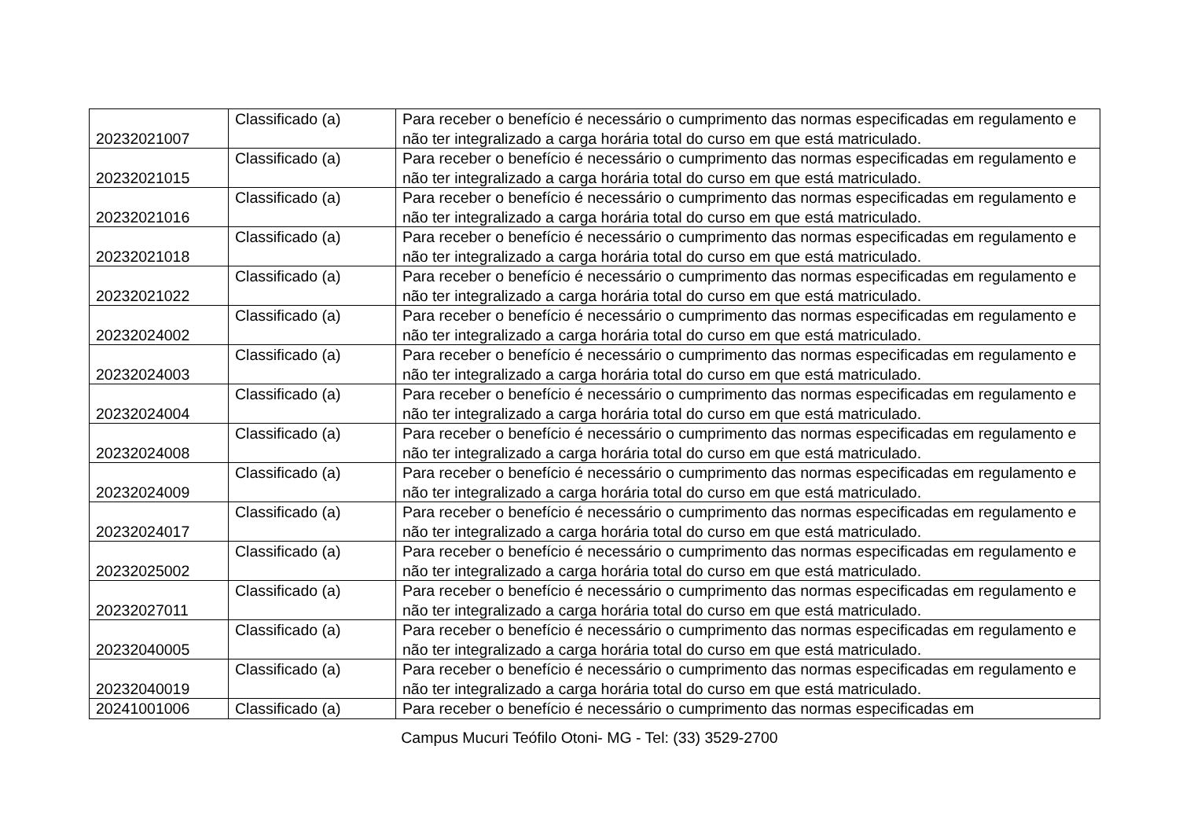| 20232021007 | Classificado (a) | Para receber o benefício é necessário o cumprimento das normas especificadas em regulamento e não ter integralizado a carga horária total do curso em que está matriculado. |
| 20232021015 | Classificado (a) | Para receber o benefício é necessário o cumprimento das normas especificadas em regulamento e não ter integralizado a carga horária total do curso em que está matriculado. |
| 20232021016 | Classificado (a) | Para receber o benefício é necessário o cumprimento das normas especificadas em regulamento e não ter integralizado a carga horária total do curso em que está matriculado. |
| 20232021018 | Classificado (a) | Para receber o benefício é necessário o cumprimento das normas especificadas em regulamento e não ter integralizado a carga horária total do curso em que está matriculado. |
| 20232021022 | Classificado (a) | Para receber o benefício é necessário o cumprimento das normas especificadas em regulamento e não ter integralizado a carga horária total do curso em que está matriculado. |
| 20232024002 | Classificado (a) | Para receber o benefício é necessário o cumprimento das normas especificadas em regulamento e não ter integralizado a carga horária total do curso em que está matriculado. |
| 20232024003 | Classificado (a) | Para receber o benefício é necessário o cumprimento das normas especificadas em regulamento e não ter integralizado a carga horária total do curso em que está matriculado. |
| 20232024004 | Classificado (a) | Para receber o benefício é necessário o cumprimento das normas especificadas em regulamento e não ter integralizado a carga horária total do curso em que está matriculado. |
| 20232024008 | Classificado (a) | Para receber o benefício é necessário o cumprimento das normas especificadas em regulamento e não ter integralizado a carga horária total do curso em que está matriculado. |
| 20232024009 | Classificado (a) | Para receber o benefício é necessário o cumprimento das normas especificadas em regulamento e não ter integralizado a carga horária total do curso em que está matriculado. |
| 20232024017 | Classificado (a) | Para receber o benefício é necessário o cumprimento das normas especificadas em regulamento e não ter integralizado a carga horária total do curso em que está matriculado. |
| 20232025002 | Classificado (a) | Para receber o benefício é necessário o cumprimento das normas especificadas em regulamento e não ter integralizado a carga horária total do curso em que está matriculado. |
| 20232027011 | Classificado (a) | Para receber o benefício é necessário o cumprimento das normas especificadas em regulamento e não ter integralizado a carga horária total do curso em que está matriculado. |
| 20232040005 | Classificado (a) | Para receber o benefício é necessário o cumprimento das normas especificadas em regulamento e não ter integralizado a carga horária total do curso em que está matriculado. |
| 20232040019 | Classificado (a) | Para receber o benefício é necessário o cumprimento das normas especificadas em regulamento e não ter integralizado a carga horária total do curso em que está matriculado. |
| 20241001006 | Classificado (a) | Para receber o benefício é necessário o cumprimento das normas especificadas em |
Campus Mucuri Teófilo Otoni- MG - Tel: (33) 3529-2700